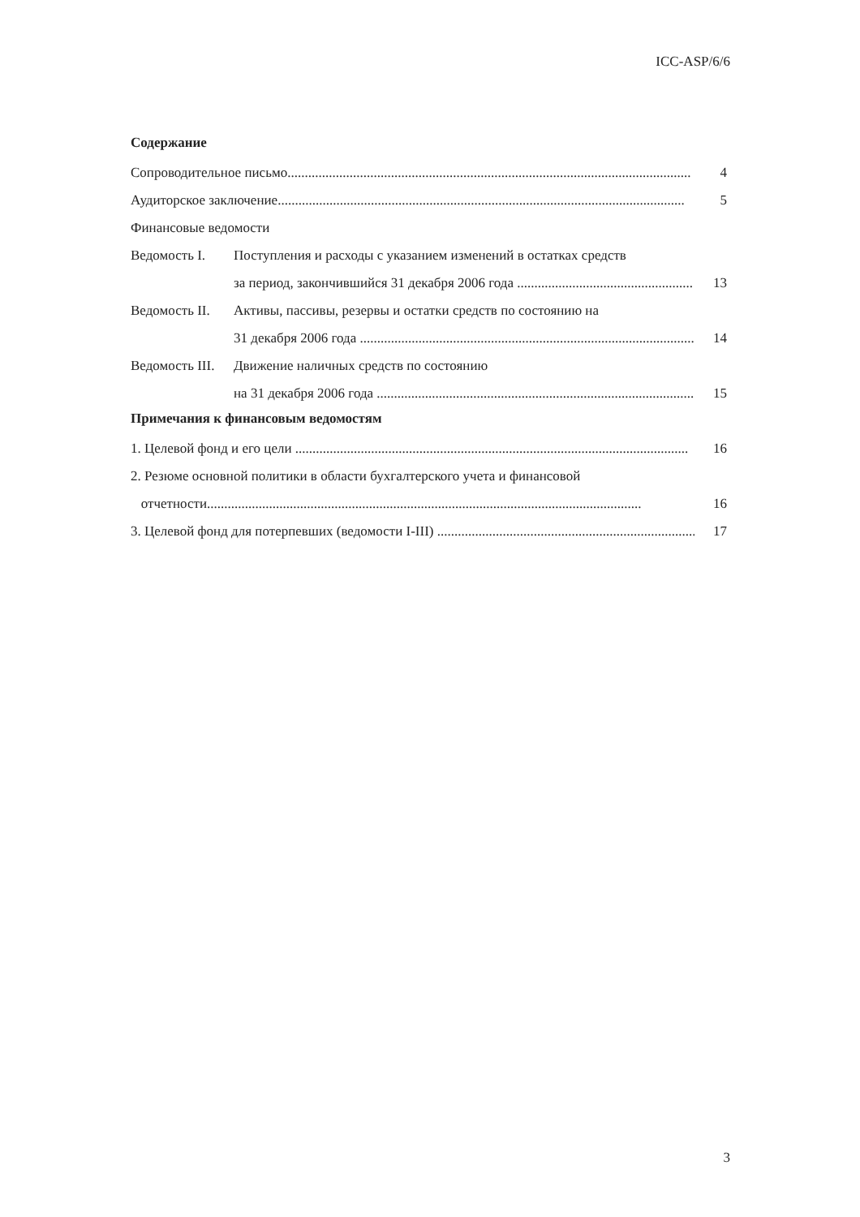ICC-ASP/6/6
Содержание
Сопроводительное письмо..................................................................................................................... 4
Аудиторское заключение...................................................................................................................... 5
Финансовые ведомости
Ведомость I. Поступления и расходы с указанием изменений в остатках средств
за период, закончившийся 31 декабря 2006 года ................................................... 13
Ведомость II. Активы, пассивы, резервы и остатки средств по состоянию на
31 декабря 2006 года .................................................................................................... 14
Ведомость III. Движение наличных средств по состоянию
на 31 декабря 2006 года ............................................................................................... 15
Примечания к финансовым ведомостям
1. Целевой фонд и его цели .................................................................................................................. 16
2. Резюме основной политики в области бухгалтерского учета и финансовой
отчетности.............................................................................................................................. 16
3. Целевой фонд для потерпевших (ведомости I-III) ................................................................................ 17
3